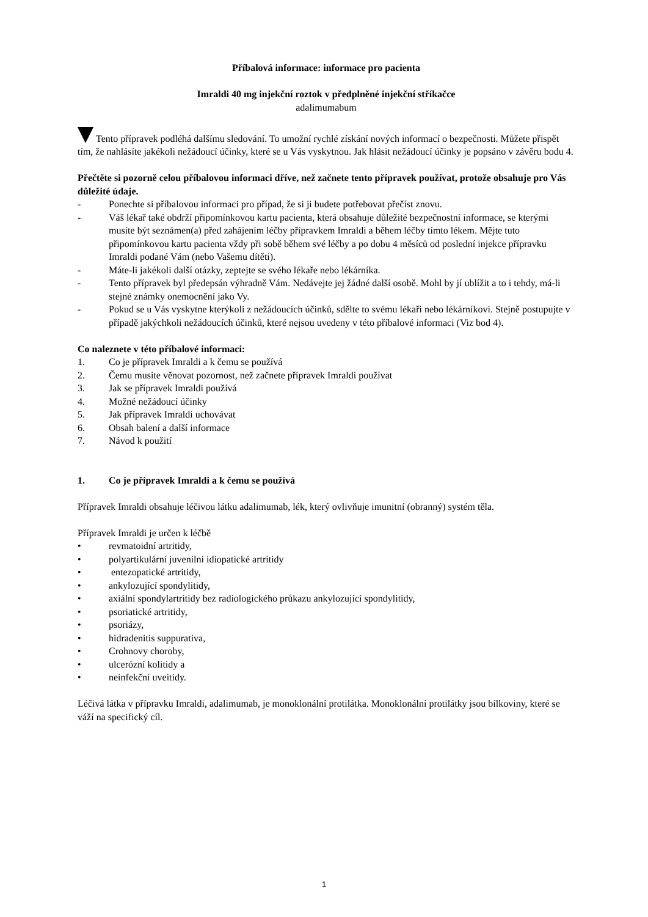Příbalová informace: informace pro pacienta
Imraldi 40 mg injekční roztok v předplněné injekční stříkačce
adalimumabum
Tento přípravek podléhá dalšímu sledování. To umožní rychlé získání nových informací o bezpečnosti. Můžete přispět tím, že nahlásíte jakékoli nežádoucí účinky, které se u Vás vyskytnou. Jak hlásit nežádoucí účinky je popsáno v závěru bodu 4.
Přečtěte si pozorně celou příbalovou informaci dříve, než začnete tento přípravek používat, protože obsahuje pro Vás důležité údaje.
- Ponechte si příbalovou informaci pro případ, že si ji budete potřebovat přečíst znovu.
- Váš lékař také obdrží připomínkovou kartu pacienta, která obsahuje důležité bezpečnostní informace, se kterými musíte být seznámen(a) před zahájením léčby přípravkem Imraldi a během léčby tímto lékem. Mějte tuto připomínkovou kartu pacienta vždy při sobě během své léčby a po dobu 4 měsíců od poslední injekce přípravku Imraldi podané Vám (nebo Vašemu dítěti).
- Máte-li jakékoli další otázky, zeptejte se svého lékaře nebo lékárníka.
- Tento přípravek byl předepsán výhradně Vám. Nedávejte jej žádné další osobě. Mohl by jí ublížit a to i tehdy, má-li stejné známky onemocnění jako Vy.
- Pokud se u Vás vyskytne kterýkoli z nežádoucích účinků, sdělte to svému lékaři nebo lékárníkovi. Stejně postupujte v případě jakýchkoli nežádoucích účinků, které nejsou uvedeny v této příbalové informaci (Viz bod 4).
Co naleznete v této příbalové informaci:
1. Co je přípravek Imraldi a k čemu se používá
2. Čemu musíte věnovat pozornost, než začnete přípravek Imraldi používat
3. Jak se přípravek Imraldi používá
4. Možné nežádoucí účinky
5. Jak přípravek Imraldi uchovávat
6. Obsah balení a další informace
7. Návod k použití
1. Co je přípravek Imraldi a k čemu se používá
Přípravek Imraldi obsahuje léčivou látku adalimumab, lék, který ovlivňuje imunitní (obranný) systém těla.
Přípravek Imraldi je určen k léčbě
• revmatoidní artritidy,
• polyartikulární juvenilní idiopatické artritidy
• entezopatické artritidy,
• ankylozující spondylitidy,
• axiální spondylartritidy bez radiologického průkazu ankylozující spondylitidy,
• psoriatické artritidy,
• psoriázy,
• hidradenitis suppurativa,
• Crohnovy choroby,
• ulcerózní kolitidy a
• neinfekční uveitidy.
Léčivá látka v přípravku Imraldi, adalimumab, je monoklonální protilátka. Monoklonální protilátky jsou bílkoviny, které se váží na specifický cíl.
1